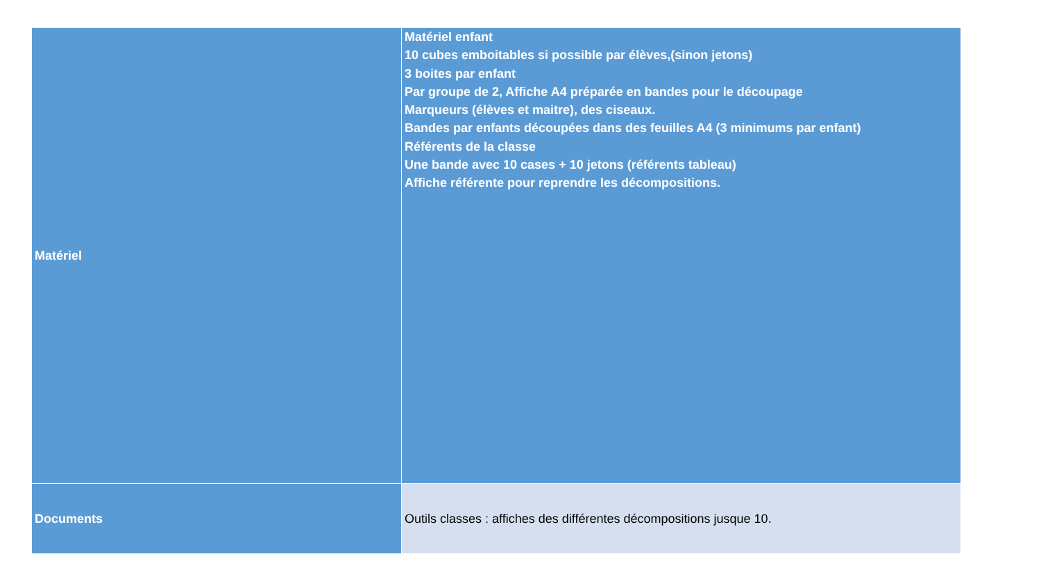| Matériel | Matériel enfant 10 cubes emboitables si possible par élèves,(sinon jetons) 3 boites par enfant Par groupe de 2, Affiche A4 préparée en bandes pour le découpage Marqueurs (élèves et maitre), des ciseaux. Bandes par enfants découpées dans des feuilles A4 (3 minimums par enfant) Référents de la classe Une bande avec 10 cases + 10 jetons (référents tableau) Affiche référente pour reprendre les décompositions. |
| Documents | Outils classes : affiches des différentes décompositions jusque 10. |